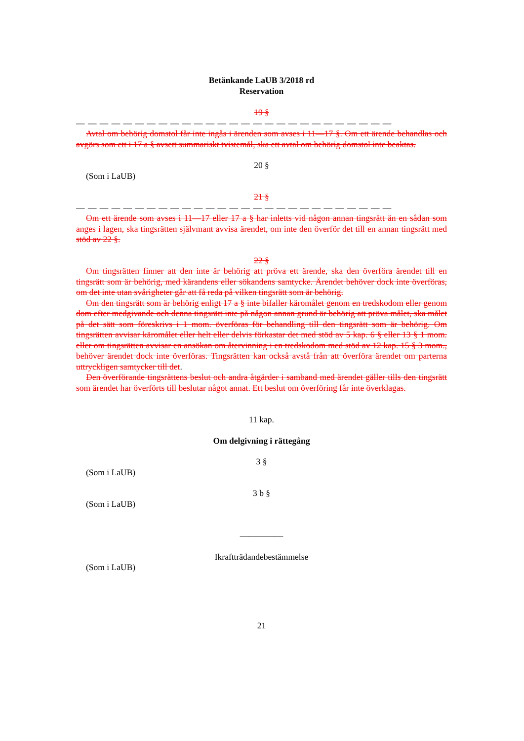Betänkande LaUB 3/2018 rd
Reservation
19 §
— — — — — — — — — — — — — — — — — — — — — — — — — — —
Avtal om behörig domstol får inte ingås i ärenden som avses i 11—17 §. Om ett ärende behandlas och avgörs som ett i 17 a § avsett summariskt tvistemål, ska ett avtal om behörig domstol inte beaktas.
20 §
(Som i LaUB)
21 §
— — — — — — — — — — — — — — — — — — — — — — — — — — —
Om ett ärende som avses i 11—17 eller 17 a § har inletts vid någon annan tingsrätt än en sådan som anges i lagen, ska tingsrätten självmant avvisa ärendet, om inte den överför det till en annan tingsrätt med stöd av 22 §.
22 §
Om tingsrätten finner att den inte är behörig att pröva ett ärende, ska den överföra ärendet till en tingsrätt som är behörig, med kärandens eller sökandens samtycke. Ärendet behöver dock inte överföras, om det inte utan svårigheter går att få reda på vilken tingsrätt som är behörig.
Om den tingsrätt som är behörig enligt 17 a § inte bifaller käromålet genom en tredskodom eller genom dom efter medgivande och denna tingsrätt inte på någon annan grund är behörig att pröva målet, ska målet på det sätt som föreskrivs i 1 mom. överföras för behandling till den tingsrätt som är behörig. Om tingsrätten avvisar käromålet eller helt eller delvis förkastar det med stöd av 5 kap. 6 § eller 13 § 1 mom. eller om tingsrätten avvisar en ansökan om återvinning i en tredskodom med stöd av 12 kap. 15 § 3 mom., behöver ärendet dock inte överföras. Tingsrätten kan också avstå från att överföra ärendet om parterna uttryckligen samtycker till det.
Den överförande tingsrättens beslut och andra åtgärder i samband med ärendet gäller tills den tingsrätt som ärendet har överförts till beslutar något annat. Ett beslut om överföring får inte överklagas.
11 kap.
Om delgivning i rättegång
3 §
(Som i LaUB)
3 b §
(Som i LaUB)
—————
Ikraftträdandebestämmelse
(Som i LaUB)
21